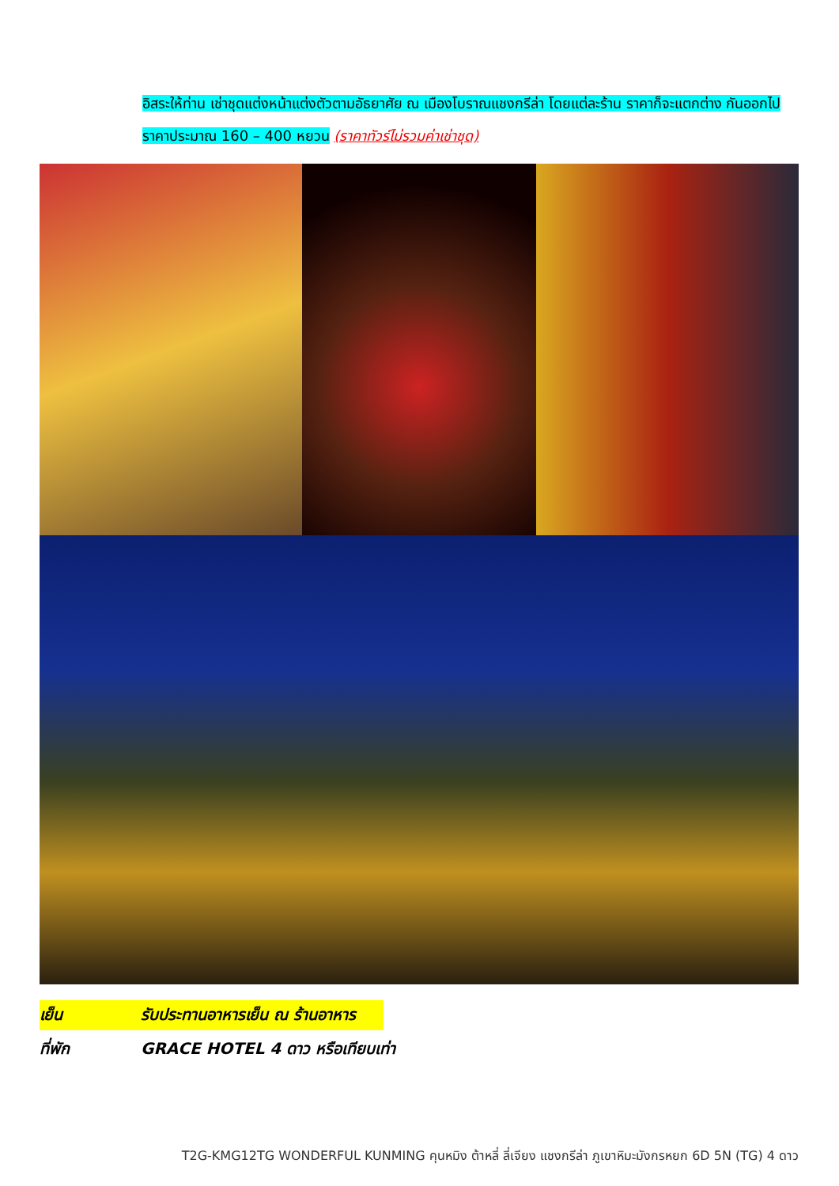อิสระให้ท่าน เช่าชุดแต่งหน้าแต่งตัวตามอัธยาศัย ณ เมืองโบราณแชงกรีล่า โดยแต่ละร้าน ราคาก็จะแตกต่าง กันออกไป ราคาประมาณ 160 – 400 หยวน (ราคาทัวร์ไม่รวมค่าเช่าชุด)
เย็น รับประทานอาหารเย็น ณ ร้านอาหาร
ที่พัก GRACE HOTEL 4 ดาว หรือเทียบเท่า
T2G-KMG12TG WONDERFUL KUNMING คุนหมิง ต้าหลี่ ลี่เจียง แชงกรีล่า ภูเขาหิมะมังกรหยก 6D 5N (TG) 4 ดาว